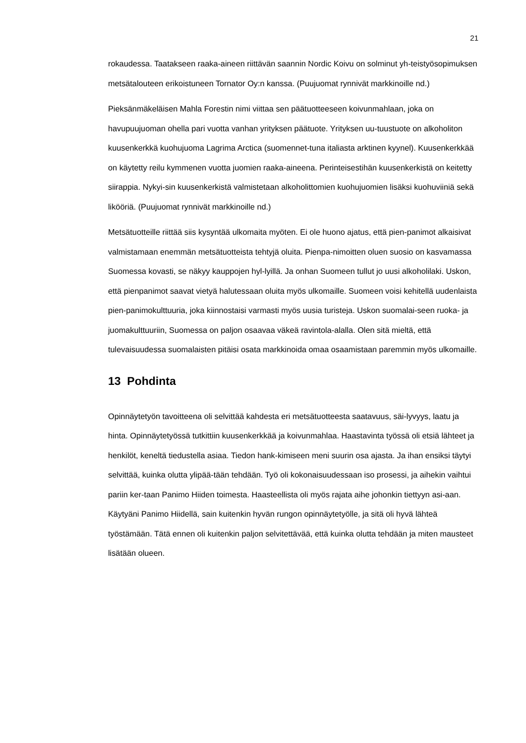21
rokaudessa. Taatakseen raaka-aineen riittävän saannin Nordic Koivu on solminut yh-teistyösopimuksen metsätalouteen erikoistuneen Tornator Oy:n kanssa. (Puujuomat rynnivät markkinoille nd.)
Pieksänmäkeläisen Mahla Forestin nimi viittaa sen päätuotteeseen koivunmahlaan, joka on havupuujuoman ohella pari vuotta vanhan yrityksen päätuote. Yrityksen uu-tuustuote on alkoholiton kuusenkerkkä kuohujuoma Lagrima Arctica (suomennet-tuna italiasta arktinen kyynel). Kuusenkerkkää on käytetty reilu kymmenen vuotta juomien raaka-aineena. Perinteisestihän kuusenkerkistä on keitetty siirappia. Nykyi-sin kuusenkerkistä valmistetaan alkoholittomien kuohujuomien lisäksi kuohuviiniä sekä likööriä. (Puujuomat rynnivät markkinoille nd.)
Metsätuotteille riittää siis kysyntää ulkomaita myöten. Ei ole huono ajatus, että pien-panimot alkaisivat valmistamaan enemmän metsätuotteista tehtyjä oluita. Pienpa-nimoitten oluen suosio on kasvamassa Suomessa kovasti, se näkyy kauppojen hyl-lyillä. Ja onhan Suomeen tullut jo uusi alkoholilaki. Uskon, että pienpanimot saavat vietyä halutessaan oluita myös ulkomaille. Suomeen voisi kehitellä uudenlaista pien-panimokulttuuria, joka kiinnostaisi varmasti myös uusia turisteja. Uskon suomalai-seen ruoka- ja juomakulttuuriin, Suomessa on paljon osaavaa väkeä ravintola-alalla. Olen sitä mieltä, että tulevaisuudessa suomalaisten pitäisi osata markkinoida omaa osaamistaan paremmin myös ulkomaille.
13 Pohdinta
Opinnäytetyön tavoitteena oli selvittää kahdesta eri metsätuotteesta saatavuus, säi-lyvyys, laatu ja hinta. Opinnäytetyössä tutkittiin kuusenkerkkää ja koivunmahlaa. Haastavinta työssä oli etsiä lähteet ja henkilöt, keneltä tiedustella asiaa. Tiedon hank-kimiseen meni suurin osa ajasta. Ja ihan ensiksi täytyi selvittää, kuinka olutta ylipää-tään tehdään. Työ oli kokonaisuudessaan iso prosessi, ja aihekin vaihtui pariin ker-taan Panimo Hiiden toimesta. Haasteellista oli myös rajata aihe johonkin tiettyyn asi-aan. Käytyäni Panimo Hiidellä, sain kuitenkin hyvän rungon opinnäytetyölle, ja sitä oli hyvä lähteä työstämään. Tätä ennen oli kuitenkin paljon selvitettävää, että kuinka olutta tehdään ja miten mausteet lisätään olueen.